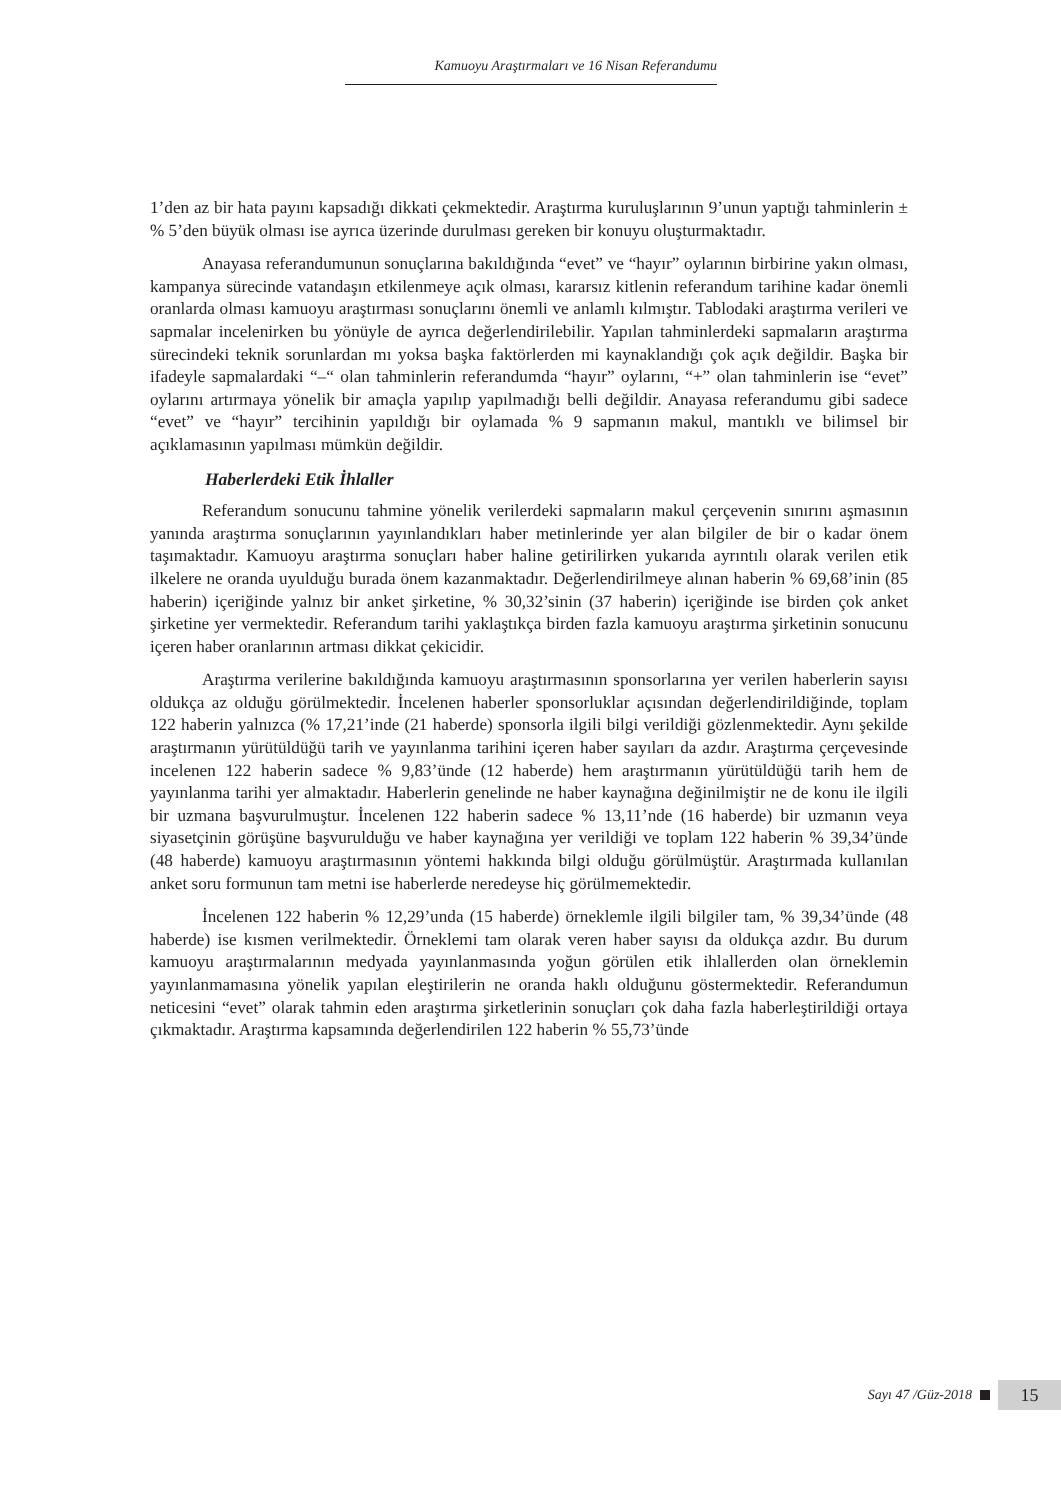Kamuoyu Araştırmaları ve 16 Nisan Referandumu
1’den az bir hata payını kapsadığı dikkati çekmektedir. Araştırma kuruluşlarının 9’unun yaptığı tahminlerin ± % 5’den büyük olması ise ayrıca üzerinde durulması gereken bir konuyu oluşturmaktadır.
Anayasa referandumunun sonuçlarına bakıldığında “evet” ve “hayır” oylarının birbirine yakın olması, kampanya sürecinde vatandaşın etkilenmeye açık olması, kararsız kitlenin referandum tarihine kadar önemli oranlarda olması kamuoyu araştırması sonuçlarını önemli ve anlamlı kılmıştır. Tablodaki araştırma verileri ve sapmalar incelenirken bu yönüyle de ayrıca değerlendirilebilir. Yapılan tahminlerdeki sapmaların araştırma sürecindeki teknik sorunlardan mı yoksa başka faktörlerden mi kaynaklandığı çok açık değildir. Başka bir ifadeyle sapmalardaki “–“ olan tahminlerin referandumda “hayır” oylarını, “+” olan tahminlerin ise “evet” oylarını artırmaya yönelik bir amaçla yapılıp yapılmadığı belli değildir. Anayasa referandumu gibi sadece “evet” ve “hayır” tercihinin yapıldığı bir oylamada % 9 sapmanın makul, mantıklı ve bilimsel bir açıklamasının yapılması mümkün değildir.
Haberlerdeki Etik İhlaller
Referandum sonucunu tahmine yönelik verilerdeki sapmaların makul çerçevenin sınırını aşmasının yanında araştırma sonuçlarının yayınlandıkları haber metinlerinde yer alan bilgiler de bir o kadar önem taşımaktadır. Kamuoyu araştırma sonuçları haber haline getirilirken yukarıda ayrıntılı olarak verilen etik ilkelere ne oranda uyulduğu burada önem kazanmaktadır. Değerlendirilmeye alınan haberin % 69,68’inin (85 haberin) içeriğinde yalnız bir anket şirketine, % 30,32’sinin (37 haberin) içeriğinde ise birden çok anket şirketine yer vermektedir. Referandum tarihi yaklaştıkça birden fazla kamuoyu araştırma şirketinin sonucunu içeren haber oranlarının artması dikkat çekicidir.
Araştırma verilerine bakıldığında kamuoyu araştırmasının sponsorlarına yer verilen haberlerin sayısı oldukça az olduğu görülmektedir. İncelenen haberler sponsorluklar açısından değerlendirildiğinde, toplam 122 haberin yalnızca (% 17,21’inde (21 haberde) sponsorla ilgili bilgi verildiği gözlenmektedir. Aynı şekilde araştırmanın yürütüldüğü tarih ve yayınlanma tarihini içeren haber sayıları da azdır. Araştırma çerçevesinde incelenen 122 haberin sadece % 9,83’ünde (12 haberde) hem araştırmanın yürütüldüğü tarih hem de yayınlanma tarihi yer almaktadır. Haberlerin genelinde ne haber kaynağına değinilmiştir ne de konu ile ilgili bir uzmana başvurulmuştur. İncelenen 122 haberin sadece % 13,11’nde (16 haberde) bir uzmanın veya siyasetçinin görüşüne başvurulduğu ve haber kaynağına yer verildiği ve toplam 122 haberin % 39,34’ünde (48 haberde) kamuoyu araştırmasının yöntemi hakkında bilgi olduğu görülmüştür. Araştırmada kullanılan anket soru formunun tam metni ise haberlerde neredeyse hiç görülmemektedir.
İncelenen 122 haberin % 12,29’unda (15 haberde) örneklemle ilgili bilgiler tam, % 39,34’ünde (48 haberde) ise kısmen verilmektedir. Örneklemi tam olarak veren haber sayısı da oldukça azdır. Bu durum kamuoyu araştırmalarının medyada yayınlanmasında yoğun görülen etik ihlallerden olan örneklemin yayınlanmamasına yönelik yapılan eleştirilerin ne oranda haklı olduğunu göstermektedir. Referandumun neticesini “evet” olarak tahmin eden araştırma şirketlerinin sonuçları çok daha fazla haberleştirildiği ortaya çıkmaktadır. Araştırma kapsamında değerlendirilen 122 haberin % 55,73’ünde
Sayı 47 /Güz-2018 15